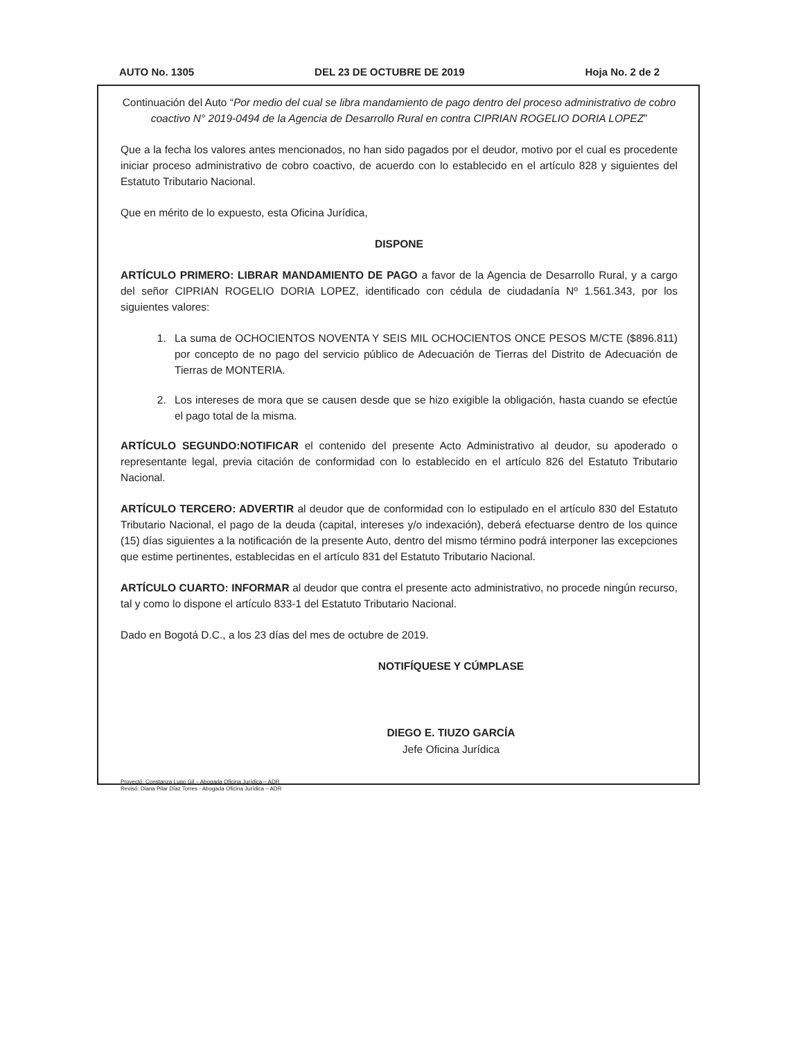AUTO No. 1305 DEL 23 DE OCTUBRE DE 2019 Hoja No. 2 de 2
Continuación del Auto “Por medio del cual se libra mandamiento de pago dentro del proceso administrativo de cobro coactivo N° 2019-0494 de la Agencia de Desarrollo Rural en contra CIPRIAN ROGELIO DORIA LOPEZ”
Que a la fecha los valores antes mencionados, no han sido pagados por el deudor, motivo por el cual es procedente iniciar proceso administrativo de cobro coactivo, de acuerdo con lo establecido en el artículo 828 y siguientes del Estatuto Tributario Nacional.
Que en mérito de lo expuesto, esta Oficina Jurídica,
DISPONE
ARTÍCULO PRIMERO: LIBRAR MANDAMIENTO DE PAGO a favor de la Agencia de Desarrollo Rural, y a cargo del señor CIPRIAN ROGELIO DORIA LOPEZ, identificado con cédula de ciudadanía Nº 1.561.343, por los siguientes valores:
1. La suma de OCHOCIENTOS NOVENTA Y SEIS MIL OCHOCIENTOS ONCE PESOS M/CTE ($896.811) por concepto de no pago del servicio público de Adecuación de Tierras del Distrito de Adecuación de Tierras de MONTERIA.
2. Los intereses de mora que se causen desde que se hizo exigible la obligación, hasta cuando se efectúe el pago total de la misma.
ARTÍCULO SEGUNDO:NOTIFICAR el contenido del presente Acto Administrativo al deudor, su apoderado o representante legal, previa citación de conformidad con lo establecido en el artículo 826 del Estatuto Tributario Nacional.
ARTÍCULO TERCERO: ADVERTIR al deudor que de conformidad con lo estipulado en el artículo 830 del Estatuto Tributario Nacional, el pago de la deuda (capital, intereses y/o indexación), deberá efectuarse dentro de los quince (15) días siguientes a la notificación de la presente Auto, dentro del mismo término podrá interponer las excepciones que estime pertinentes, establecidas en el artículo 831 del Estatuto Tributario Nacional.
ARTÍCULO CUARTO: INFORMAR al deudor que contra el presente acto administrativo, no procede ningún recurso, tal y como lo dispone el artículo 833-1 del Estatuto Tributario Nacional.
Dado en Bogotá D.C., a los 23 días del mes de octubre de 2019.
NOTIFÍQUESE Y CÚMPLASE
DIEGO E. TIUZO GARCÍA
Jefe Oficina Jurídica
Proyectó: Constanza Lugo Gil – Abogada Oficina Jurídica – ADR
Revisó: Diana Pilar Díaz Torres - Abogada Oficina Jurídica – ADR